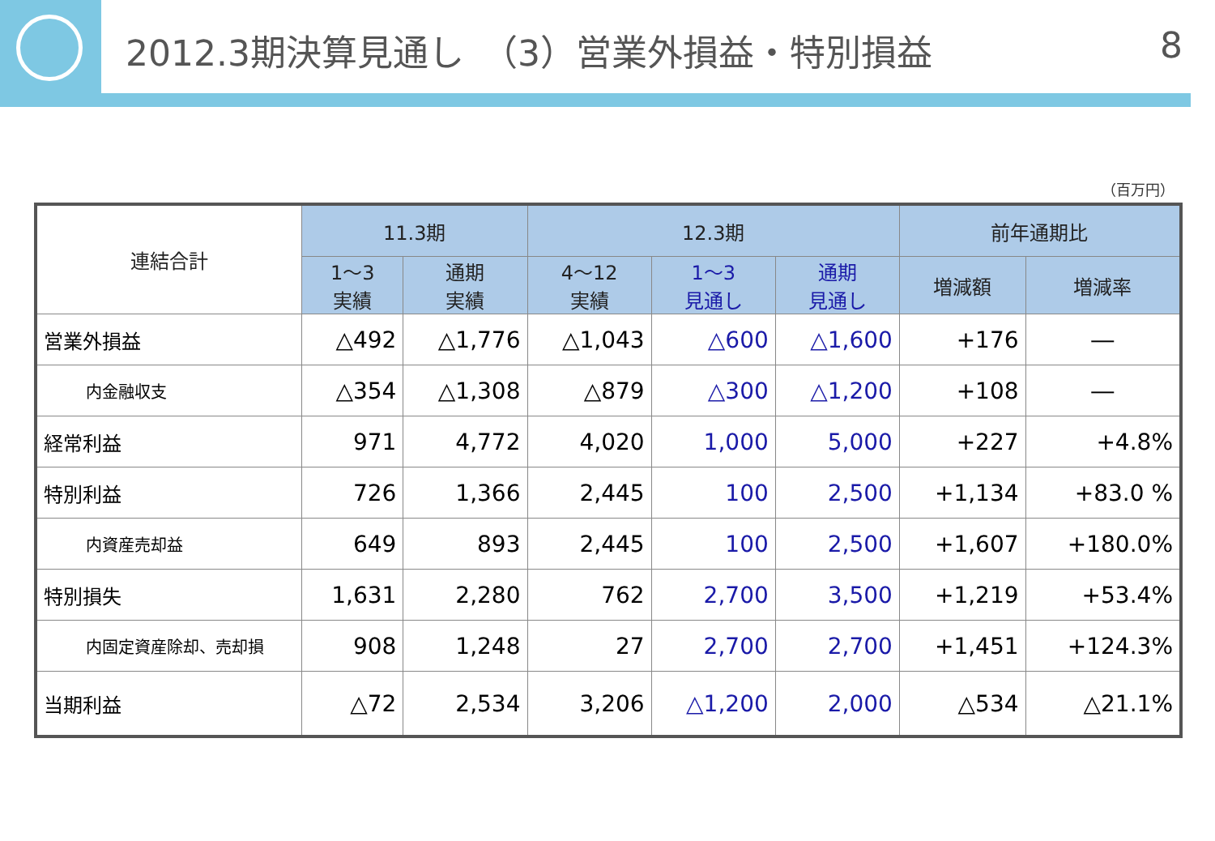2012.3期決算見通し　（3）営業外損益・特別損益 8
（百万円）
| 連結合計 | 11.3期 | | 12.3期 | | | 前年通期比 | |
| --- | --- | --- | --- | --- | --- | --- | --- |
| | 1～3 実績 | 通期 実績 | 4～12 実績 | 1～3 見通し | 通期 見通し | 増減額 | 増減率 |
| 営業外損益 | △492 | △1,776 | △1,043 | △600 | △1,600 | +176 | ― |
| 内金融収支 | △354 | △1,308 | △879 | △300 | △1,200 | +108 | ― |
| 経常利益 | 971 | 4,772 | 4,020 | 1,000 | 5,000 | +227 | +4.8% |
| 特別利益 | 726 | 1,366 | 2,445 | 100 | 2,500 | +1,134 | +83.0 % |
| 内資産売却益 | 649 | 893 | 2,445 | 100 | 2,500 | +1,607 | +180.0% |
| 特別損失 | 1,631 | 2,280 | 762 | 2,700 | 3,500 | +1,219 | +53.4% |
| 内固定資産除却、売却損 | 908 | 1,248 | 27 | 2,700 | 2,700 | +1,451 | +124.3% |
| 当期利益 | △72 | 2,534 | 3,206 | △1,200 | 2,000 | △534 | △21.1% |